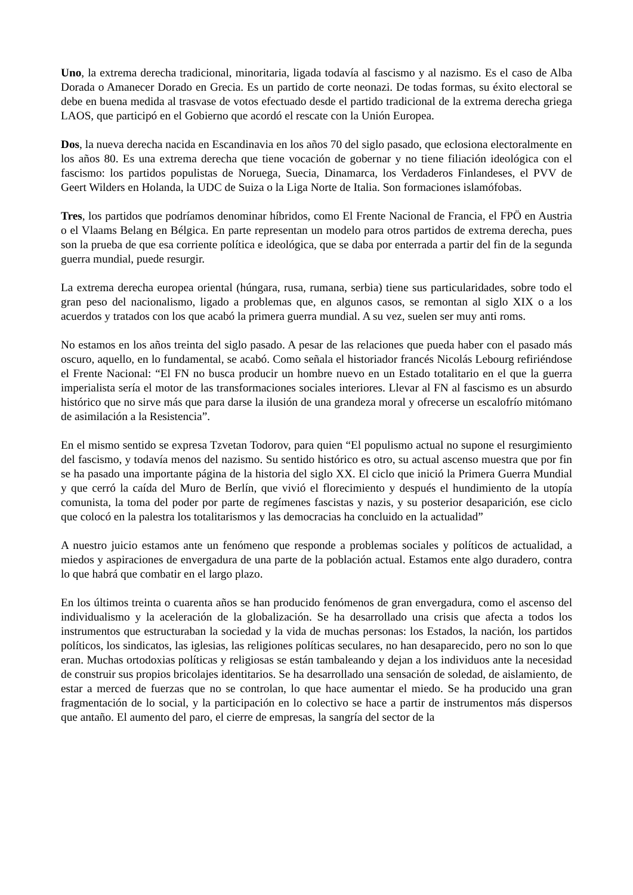Uno, la extrema derecha tradicional, minoritaria, ligada todavía al fascismo y al nazismo. Es el caso de Alba Dorada o Amanecer Dorado en Grecia. Es un partido de corte neonazi. De todas formas, su éxito electoral se debe en buena medida al trasvase de votos efectuado desde el partido tradicional de la extrema derecha griega LAOS, que participó en el Gobierno que acordó el rescate con la Unión Europea.
Dos, la nueva derecha nacida en Escandinavia en los años 70 del siglo pasado, que eclosiona electoralmente en los años 80. Es una extrema derecha que tiene vocación de gobernar y no tiene filiación ideológica con el fascismo: los partidos populistas de Noruega, Suecia, Dinamarca, los Verdaderos Finlandeses, el PVV de Geert Wilders en Holanda, la UDC de Suiza o la Liga Norte de Italia. Son formaciones islamófobas.
Tres, los partidos que podríamos denominar híbridos, como El Frente Nacional de Francia, el FPÖ en Austria o el Vlaams Belang en Bélgica. En parte representan un modelo para otros partidos de extrema derecha, pues son la prueba de que esa corriente política e ideológica, que se daba por enterrada a partir del fin de la segunda guerra mundial, puede resurgir.
La extrema derecha europea oriental (húngara, rusa, rumana, serbia) tiene sus particularidades, sobre todo el gran peso del nacionalismo, ligado a problemas que, en algunos casos, se remontan al siglo XIX o a los acuerdos y tratados con los que acabó la primera guerra mundial. A su vez, suelen ser muy anti roms.
No estamos en los años treinta del siglo pasado. A pesar de las relaciones que pueda haber con el pasado más oscuro, aquello, en lo fundamental, se acabó. Como señala el historiador francés Nicolás Lebourg refiriéndose el Frente Nacional: “El FN no busca producir un hombre nuevo en un Estado totalitario en el que la guerra imperialista sería el motor de las transformaciones sociales interiores. Llevar al FN al fascismo es un absurdo histórico que no sirve más que para darse la ilusión de una grandeza moral y ofrecerse un escalofrío mitómano de asimilación a la Resistencia”.
En el mismo sentido se expresa Tzvetan Todorov, para quien “El populismo actual no supone el resurgimiento del fascismo, y todavía menos del nazismo. Su sentido histórico es otro, su actual ascenso muestra que por fin se ha pasado una importante página de la historia del siglo XX. El ciclo que inició la Primera Guerra Mundial y que cerró la caída del Muro de Berlín, que vivió el florecimiento y después el hundimiento de la utopía comunista, la toma del poder por parte de regímenes fascistas y nazis, y su posterior desaparición, ese ciclo que colocó en la palestra los totalitarismos y las democracias ha concluido en la actualidad”
A nuestro juicio estamos ante un fenómeno que responde a problemas sociales y políticos de actualidad, a miedos y aspiraciones de envergadura de una parte de la población actual. Estamos ente algo duradero, contra lo que habrá que combatir en el largo plazo.
En los últimos treinta o cuarenta años se han producido fenómenos de gran envergadura, como el ascenso del individualismo y la aceleración de la globalización. Se ha desarrollado una crisis que afecta a todos los instrumentos que estructuraban la sociedad y la vida de muchas personas: los Estados, la nación, los partidos políticos, los sindicatos, las iglesias, las religiones políticas seculares, no han desaparecido, pero no son lo que eran. Muchas ortodoxias políticas y religiosas se están tambaleando y dejan a los individuos ante la necesidad de construir sus propios bricolajes identitarios. Se ha desarrollado una sensación de soledad, de aislamiento, de estar a merced de fuerzas que no se controlan, lo que hace aumentar el miedo. Se ha producido una gran fragmentación de lo social, y la participación en lo colectivo se hace a partir de instrumentos más dispersos que antaño. El aumento del paro, el cierre de empresas, la sangría del sector de la